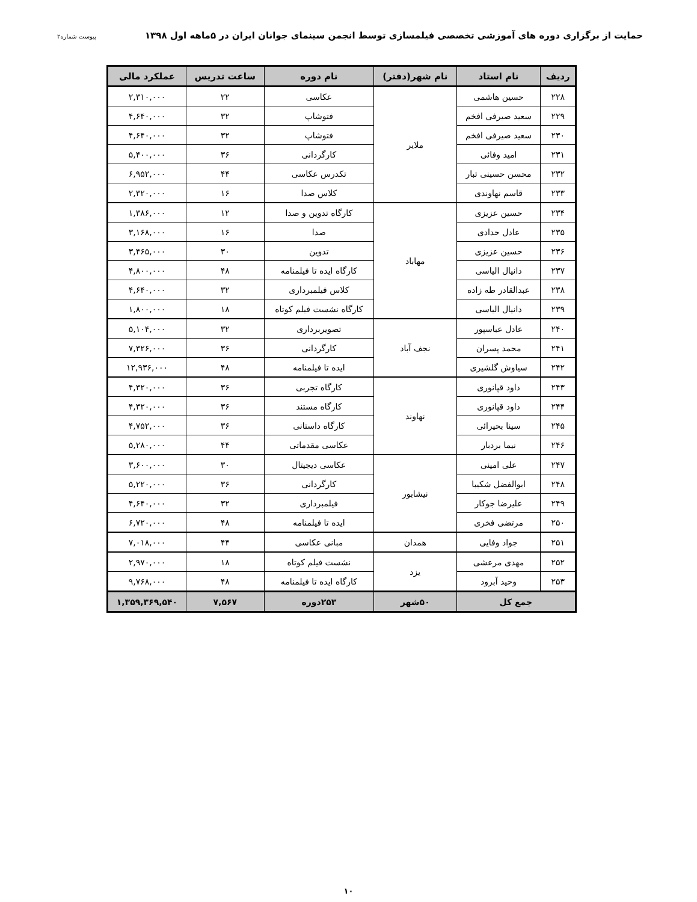حمایت از برگزاری دوره های آموزشی تخصصی فیلمسازی توسط انجمن سینمای جوانان ایران در ۵ماهه اول ۱۳۹۸ پیوست شماره۲
| ردیف | نام استاد | نام شهر(دفتر) | نام دوره | ساعت تدریس | عملکرد مالی |
| --- | --- | --- | --- | --- | --- |
| ۲۲۸ | حسین هاشمی | ملایر | عکاسی | ۲۲ | ۲,۳۱۰,۰۰۰ |
| ۲۲۹ | سعید صیرفی افخم | | فتوشاپ | ۳۲ | ۴,۶۴۰,۰۰۰ |
| ۲۳۰ | سعید صیرفی افخم | | فتوشاپ | ۳۲ | ۴,۶۴۰,۰۰۰ |
| ۲۳۱ | امید وفائی | | کارگردانی | ۳۶ | ۵,۴۰۰,۰۰۰ |
| ۲۳۲ | محسن حسینی تبار | | تکدرس عکاسی | ۴۴ | ۶,۹۵۲,۰۰۰ |
| ۲۳۳ | قاسم نهاوندی | | کلاس صدا | ۱۶ | ۲,۳۲۰,۰۰۰ |
| ۲۳۴ | حسین عزیزی | مهاباد | کارگاه تدوین و صدا | ۱۲ | ۱,۳۸۶,۰۰۰ |
| ۲۳۵ | عادل حدادی | | صدا | ۱۶ | ۳,۱۶۸,۰۰۰ |
| ۲۳۶ | حسین عزیزی | | تدوین | ۳۰ | ۳,۴۶۵,۰۰۰ |
| ۲۳۷ | دانیال الیاسی | | کارگاه ایده تا فیلمنامه | ۴۸ | ۴,۸۰۰,۰۰۰ |
| ۲۳۸ | عبدالقادر طه زاده | | کلاس فیلمبرداری | ۳۲ | ۴,۶۴۰,۰۰۰ |
| ۲۳۹ | دانیال الیاسی | | کارگاه نشست فیلم کوتاه | ۱۸ | ۱,۸۰۰,۰۰۰ |
| ۲۴۰ | عادل عباسپور | نجف آباد | تصویربرداری | ۳۲ | ۵,۱۰۴,۰۰۰ |
| ۲۴۱ | محمد پسران | | کارگردانی | ۳۶ | ۷,۳۲۶,۰۰۰ |
| ۲۴۲ | سیاوش گلشیری | | ایده تا فیلمنامه | ۴۸ | ۱۲,۹۳۶,۰۰۰ |
| ۲۴۳ | داود قپانوری | نهاوند | کارگاه تجربی | ۳۶ | ۴,۳۲۰,۰۰۰ |
| ۲۴۴ | داود قپانوری | | کارگاه مستند | ۳۶ | ۴,۳۲۰,۰۰۰ |
| ۲۴۵ | سینا بحیرائی | | کارگاه داستانی | ۳۶ | ۴,۷۵۲,۰۰۰ |
| ۲۴۶ | نیما بردبار | | عکاسی مقدماتی | ۴۴ | ۵,۲۸۰,۰۰۰ |
| ۲۴۷ | علی امینی | نیشابور | عکاسی دیجیتال | ۳۰ | ۳,۶۰۰,۰۰۰ |
| ۲۴۸ | ابوالفضل شکیبا | | کارگردانی | ۳۶ | ۵,۲۲۰,۰۰۰ |
| ۲۴۹ | علیرضا جوکار | | فیلمبرداری | ۳۲ | ۴,۶۴۰,۰۰۰ |
| ۲۵۰ | مرتضی فخری | | ایده تا فیلمنامه | ۴۸ | ۶,۷۲۰,۰۰۰ |
| ۲۵۱ | جواد وفایی | همدان | مبانی عکاسی | ۴۴ | ۷,۰۱۸,۰۰۰ |
| ۲۵۲ | مهدی مرعشی | یزد | نشست فیلم کوتاه | ۱۸ | ۲,۹۷۰,۰۰۰ |
| ۲۵۳ | وحید آبرود | | کارگاه ایده تا فیلمنامه | ۴۸ | ۹,۷۶۸,۰۰۰ |
| جمع کل | | ۵۰شهر | ۲۵۳دوره | ۷,۵۶۷ | ۱,۳۵۹,۳۶۹,۵۴۰ |
۱۰